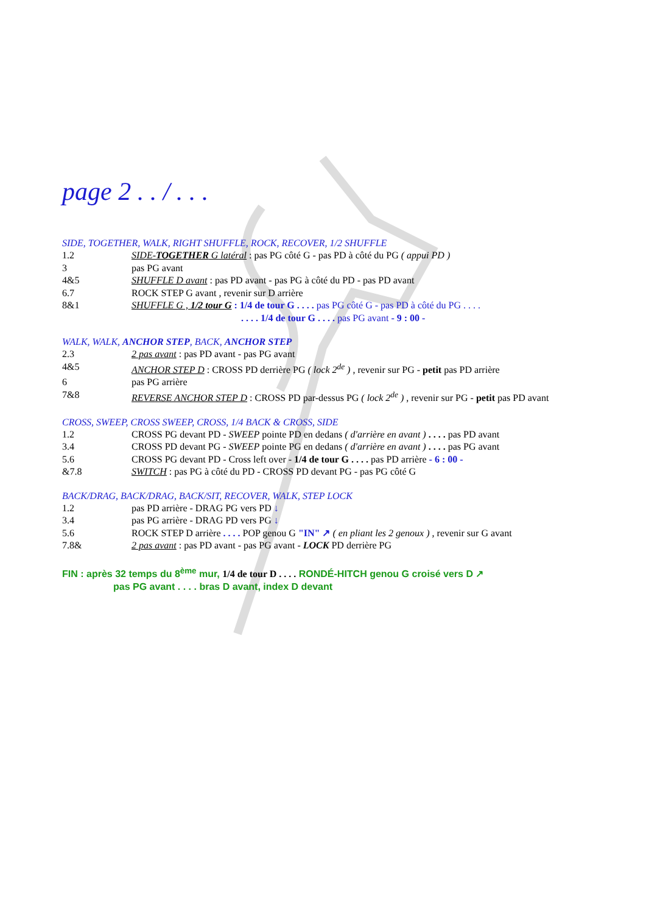page 2 . . / . . .
SIDE, TOGETHER, WALK, RIGHT SHUFFLE, ROCK, RECOVER, 1/2 SHUFFLE
1.2 SIDE-TOGETHER G latéral : pas PG côté G - pas PD à côté du PG ( appui PD )
3 pas PG avant
4&5 SHUFFLE D avant : pas PD avant - pas PG à côté du PD - pas PD avant
6.7 ROCK STEP G avant , revenir sur D arrière
8&1 SHUFFLE G , 1/2 tour G : 1/4 de tour G . . . . pas PG côté G - pas PD à côté du PG . . . .
. . . . 1/4 de tour G . . . . pas PG avant - 9 : 00 -
WALK, WALK, ANCHOR STEP, BACK, ANCHOR STEP
2.3 2 pas avant : pas PD avant - pas PG avant
4&5 ANCHOR STEP D : CROSS PD derrière PG ( lock 2<sup>de</sup> ) , revenir sur PG - petit pas PD arrière
6 pas PG arrière
7&8 REVERSE ANCHOR STEP D : CROSS PD par-dessus PG ( lock 2<sup>de</sup> ) , revenir sur PG - petit pas PD avant
CROSS, SWEEP, CROSS SWEEP, CROSS, 1/4 BACK & CROSS, SIDE
1.2 CROSS PG devant PD - SWEEP pointe PD en dedans ( d'arrière en avant ) . . . . pas PD avant
3.4 CROSS PD devant PG - SWEEP pointe PG en dedans ( d'arrière en avant ) . . . . pas PG avant
5.6 CROSS PG devant PD - Cross left over - 1/4 de tour G . . . . pas PD arrière - 6 : 00 -
&7.8 SWITCH : pas PG à côté du PD - CROSS PD devant PG - pas PG côté G
BACK/DRAG, BACK/DRAG, BACK/SIT, RECOVER, WALK, STEP LOCK
1.2 pas PD arrière - DRAG PG vers PD ↓
3.4 pas PG arrière - DRAG PD vers PG ↓
5.6 ROCK STEP D arrière . . . . POP genou G "IN" ↗ ( en pliant les 2 genoux ) , revenir sur G avant
7.8& 2 pas avant : pas PD avant - pas PG avant - LOCK PD derrière PG
FIN : après 32 temps du 8<sup>ème</sup> mur, 1/4 de tour D . . . . RONDÉ-HITCH genou G croisé vers D ↗
pas PG avant . . . . bras D avant, index D devant